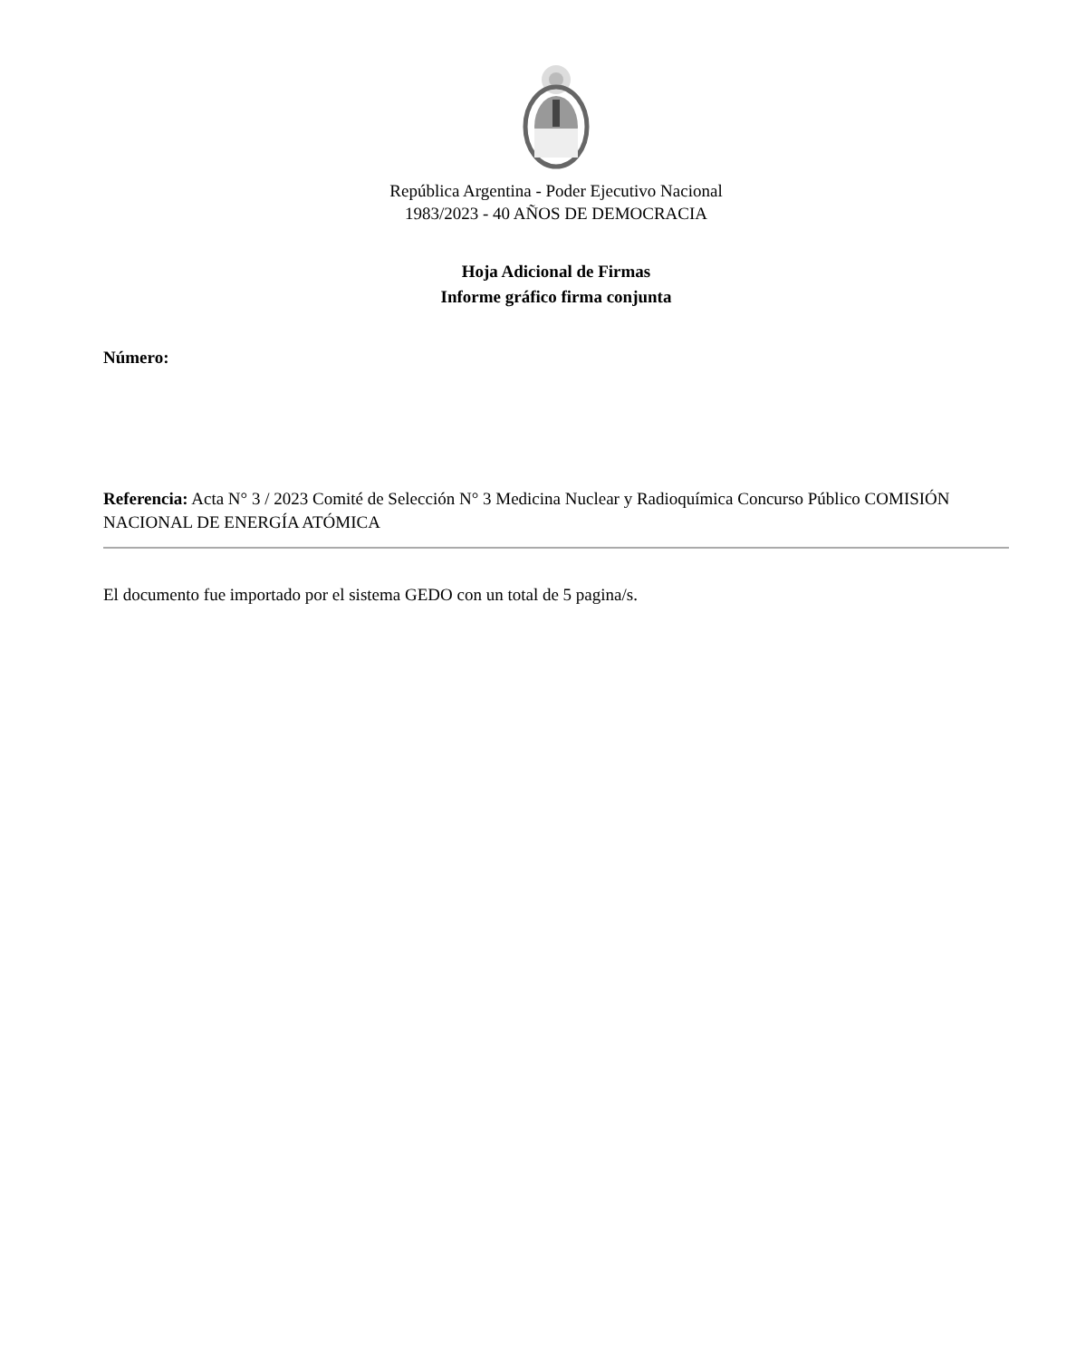República Argentina - Poder Ejecutivo Nacional
1983/2023 - 40 AÑOS DE DEMOCRACIA
Hoja Adicional de Firmas
Informe gráfico firma conjunta
Número:
Referencia: Acta N° 3 / 2023 Comité de Selección N° 3 Medicina Nuclear y Radioquímica Concurso Público COMISIÓN NACIONAL DE ENERGÍA ATÓMICA
El documento fue importado por el sistema GEDO con un total de 5 pagina/s.